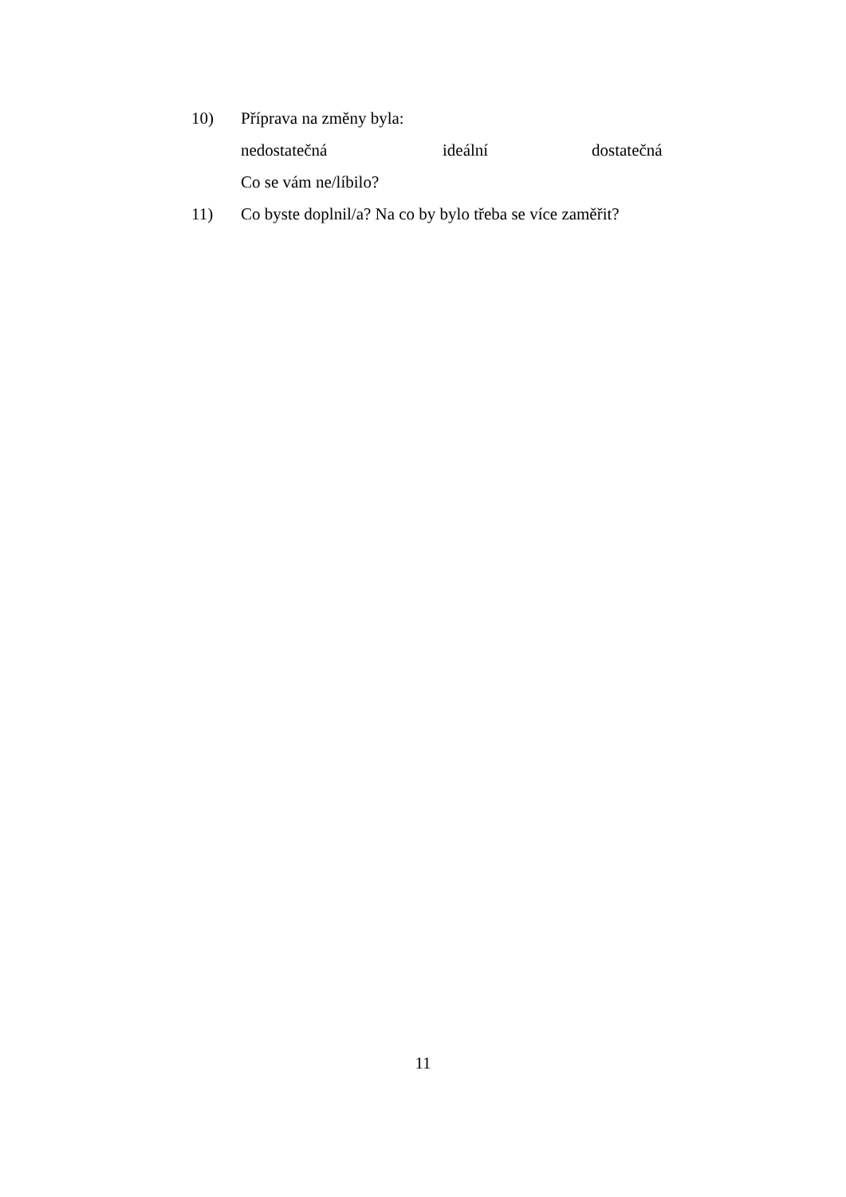10) Příprava na změny byla:
nedostatečná ideální dostatečná
Co se vám ne/líbilo?
11) Co byste doplnil/a? Na co by bylo třeba se více zaměřit?
11